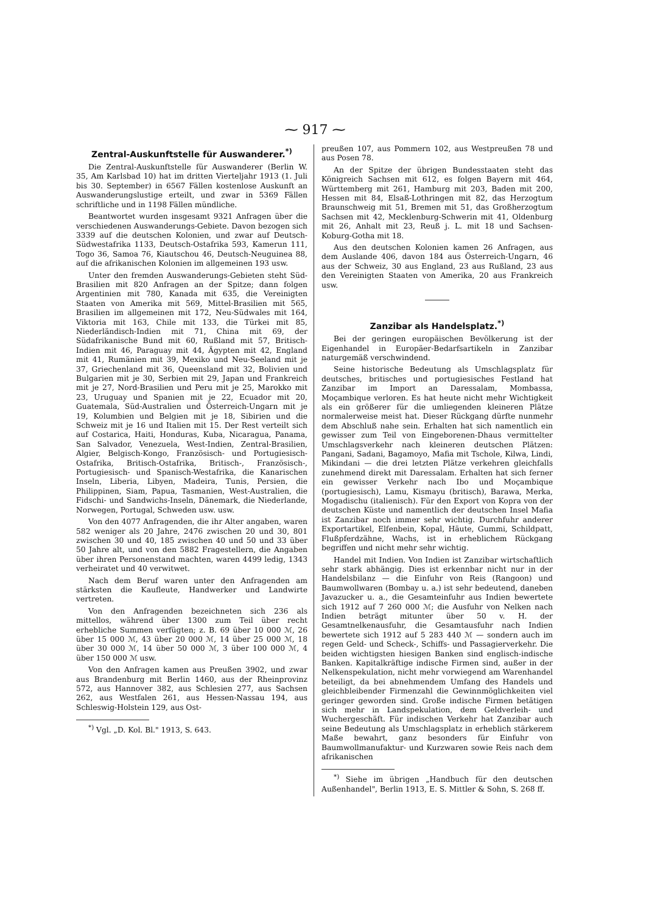⁓ 917 ⁓
Zentral-Auskunftstelle für Auswanderer.<sup>*)</sup>
Die Zentral-Auskunftstelle für Auswanderer (Berlin W. 35, Am Karlsbad 10) hat im dritten Vierteljahr 1913 (1. Juli bis 30. September) in 6567 Fällen kostenlose Auskunft an Auswanderungslustige erteilt, und zwar in 5369 Fällen schriftliche und in 1198 Fällen mündliche.
Beantwortet wurden insgesamt 9321 Anfragen über die verschiedenen Auswanderungs-Gebiete. Davon bezogen sich 3339 auf die deutschen Kolonien, und zwar auf Deutsch-Südwestafrika 1133, Deutsch-Ostafrika 593, Kamerun 111, Togo 36, Samoa 76, Kiautschou 46, Deutsch-Neuguinea 88, auf die afrikanischen Kolonien im allgemeinen 193 usw.
Unter den fremden Auswanderungs-Gebieten steht Süd-Brasilien mit 820 Anfragen an der Spitze; dann folgen Argentinien mit 780, Kanada mit 635, die Vereinigten Staaten von Amerika mit 569, Mittel-Brasilien mit 565, Brasilien im allgemeinen mit 172, Neu-Südwales mit 164, Viktoria mit 163, Chile mit 133, die Türkei mit 85, Niederländisch-Indien mit 71, China mit 69, der Südafrikanische Bund mit 60, Rußland mit 57, Britisch-Indien mit 46, Paraguay mit 44, Ägypten mit 42, England mit 41, Rumänien mit 39, Mexiko und Neu-Seeland mit je 37, Griechenland mit 36, Queensland mit 32, Bolivien und Bulgarien mit je 30, Serbien mit 29, Japan und Frankreich mit je 27, Nord-Brasilien und Peru mit je 25, Marokko mit 23, Uruguay und Spanien mit je 22, Ecuador mit 20, Guatemala, Süd-Australien und Österreich-Ungarn mit je 19, Kolumbien und Belgien mit je 18, Sibirien und die Schweiz mit je 16 und Italien mit 15. Der Rest verteilt sich auf Costarica, Haiti, Honduras, Kuba, Nicaragua, Panama, San Salvador, Venezuela, West-Indien, Zentral-Brasilien, Algier, Belgisch-Kongo, Französisch- und Portugiesisch-Ostafrika, Britisch-Ostafrika, Britisch-, Französisch-, Portugiesisch- und Spanisch-Westafrika, die Kanarischen Inseln, Liberia, Libyen, Madeira, Tunis, Persien, die Philippinen, Siam, Papua, Tasmanien, West-Australien, die Fidschi- und Sandwichs-Inseln, Dänemark, die Niederlande, Norwegen, Portugal, Schweden usw. usw.
Von den 4077 Anfragenden, die ihr Alter angaben, waren 582 weniger als 20 Jahre, 2476 zwischen 20 und 30, 801 zwischen 30 und 40, 185 zwischen 40 und 50 und 33 über 50 Jahre alt, und von den 5882 Fragestellern, die Angaben über ihren Personenstand machten, waren 4499 ledig, 1343 verheiratet und 40 verwitwet.
Nach dem Beruf waren unter den Anfragenden am stärksten die Kaufleute, Handwerker und Landwirte vertreten.
Von den Anfragenden bezeichneten sich 236 als mittellos, während über 1300 zum Teil über recht erhebliche Summen verfügten; z. B. 69 über 10 000 ℳ, 26 über 15 000 ℳ, 43 über 20 000 ℳ, 14 über 25 000 ℳ, 18 über 30 000 ℳ, 14 über 50 000 ℳ, 3 über 100 000 ℳ, 4 über 150 000 ℳ usw.
Von den Anfragen kamen aus Preußen 3902, und zwar aus Brandenburg mit Berlin 1460, aus der Rheinprovinz 572, aus Hannover 382, aus Schlesien 277, aus Sachsen 262, aus Westfalen 261, aus Hessen-Nassau 194, aus Schleswig-Holstein 129, aus Ost-
<sup>*)</sup> Vgl. „D. Kol. Bl." 1913, S. 643.
preußen 107, aus Pommern 102, aus Westpreußen 78 und aus Posen 78.
An der Spitze der übrigen Bundesstaaten steht das Königreich Sachsen mit 612, es folgen Bayern mit 464, Württemberg mit 261, Hamburg mit 203, Baden mit 200, Hessen mit 84, Elsaß-Lothringen mit 82, das Herzogtum Braunschweig mit 51, Bremen mit 51, das Großherzogtum Sachsen mit 42, Mecklenburg-Schwerin mit 41, Oldenburg mit 26, Anhalt mit 23, Reuß j. L. mit 18 und Sachsen-Koburg-Gotha mit 18.
Aus den deutschen Kolonien kamen 26 Anfragen, aus dem Auslande 406, davon 184 aus Österreich-Ungarn, 46 aus der Schweiz, 30 aus England, 23 aus Rußland, 23 aus den Vereinigten Staaten von Amerika, 20 aus Frankreich usw.
Zanzibar als Handelsplatz.<sup>*)</sup>
Bei der geringen europäischen Bevölkerung ist der Eigenhandel in Europäer-Bedarfsartikeln in Zanzibar naturgemäß verschwindend.
Seine historische Bedeutung als Umschlagsplatz für deutsches, britisches und portugiesisches Festland hat Zanzibar im Import an Daressalam, Mombassa, Moçambique verloren. Es hat heute nicht mehr Wichtigkeit als ein größerer für die umliegenden kleineren Plätze normalerweise meist hat. Dieser Rückgang dürfte nunmehr dem Abschluß nahe sein. Erhalten hat sich namentlich ein gewisser zum Teil von Eingeborenen-Dhaus vermittelter Umschlagsverkehr nach kleineren deutschen Plätzen: Pangani, Sadani, Bagamoyo, Mafia mit Tschole, Kilwa, Lindi, Mikindani — die drei letzten Plätze verkehren gleichfalls zunehmend direkt mit Daressalam. Erhalten hat sich ferner ein gewisser Verkehr nach Ibo und Moçambique (portugiesisch), Lamu, Kismayu (britisch), Barawa, Merka, Mogadischu (italienisch). Für den Export von Kopra von der deutschen Küste und namentlich der deutschen Insel Mafia ist Zanzibar noch immer sehr wichtig. Durchfuhr anderer Exportartikel, Elfenbein, Kopal, Häute, Gummi, Schildpatt, Flußpferdzähne, Wachs, ist in erheblichem Rückgang begriffen und nicht mehr sehr wichtig.
Handel mit Indien. Von Indien ist Zanzibar wirtschaftlich sehr stark abhängig. Dies ist erkennbar nicht nur in der Handelsbilanz — die Einfuhr von Reis (Rangoon) und Baumwollwaren (Bombay u. a.) ist sehr bedeutend, daneben Javazucker u. a., die Gesamteinfuhr aus Indien bewertete sich 1912 auf 7 260 000 ℳ; die Ausfuhr von Nelken nach Indien beträgt mitunter über 50 v. H. der Gesamtnelkenausfuhr, die Gesamtausfuhr nach Indien bewertete sich 1912 auf 5 283 440 ℳ — sondern auch im regen Geld- und Scheck-, Schiffs- und Passagierverkehr. Die beiden wichtigsten hiesigen Banken sind englisch-indische Banken. Kapitalkräftige indische Firmen sind, außer in der Nelkenspekulation, nicht mehr vorwiegend am Warenhandel beteiligt, da bei abnehmendem Umfang des Handels und gleichbleibender Firmenzahl die Gewinnmöglichkeiten viel geringer geworden sind. Große indische Firmen betätigen sich mehr in Landspekulation, dem Geldverleih- und Wuchergeschäft. Für indischen Verkehr hat Zanzibar auch seine Bedeutung als Umschlagsplatz in erheblich stärkerem Maße bewahrt, ganz besonders für Einfuhr von Baumwollmanufaktur- und Kurzwaren sowie Reis nach dem afrikanischen
<sup>*)</sup> Siehe im übrigen „Handbuch für den deutschen Außenhandel", Berlin 1913, E. S. Mittler & Sohn, S. 268 ff.